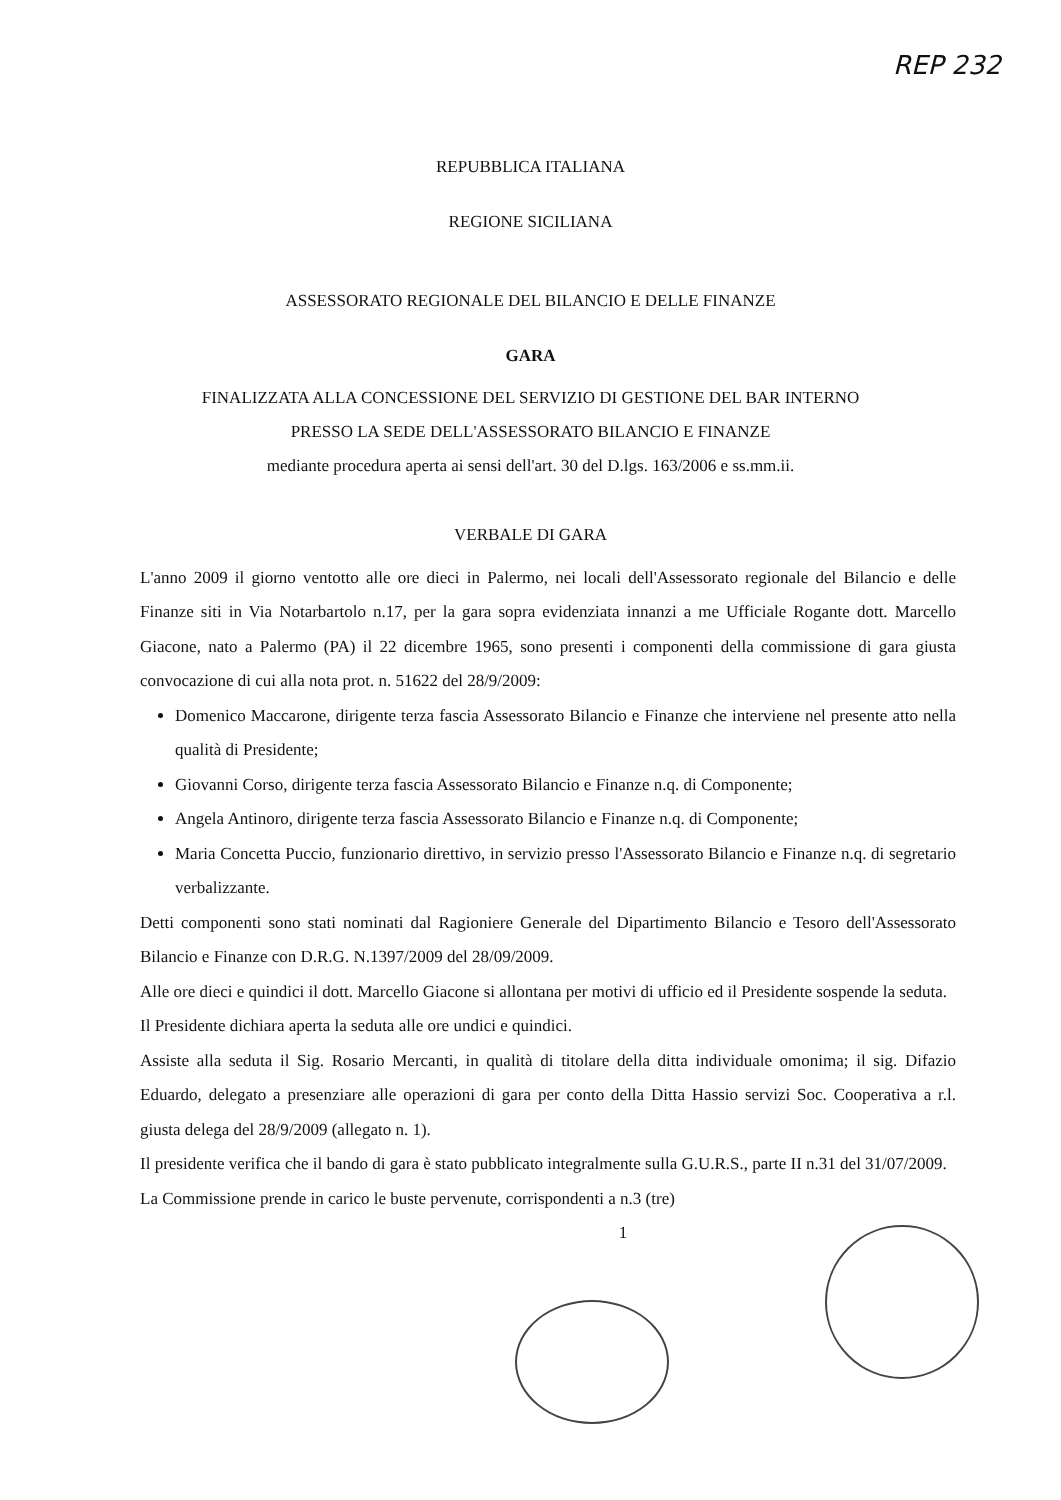REP 232
REPUBBLICA ITALIANA
REGIONE SICILIANA
ASSESSORATO REGIONALE DEL BILANCIO E DELLE FINANZE
GARA
FINALIZZATA ALLA CONCESSIONE DEL SERVIZIO DI GESTIONE DEL BAR INTERNO
PRESSO LA SEDE DELL'ASSESSORATO BILANCIO E FINANZE
mediante procedura aperta ai sensi dell'art. 30 del D.lgs. 163/2006 e ss.mm.ii.
VERBALE DI GARA
L'anno 2009 il giorno ventotto alle ore dieci in Palermo, nei locali dell'Assessorato regionale del Bilancio e delle Finanze siti in Via Notarbartolo n.17, per la gara sopra evidenziata innanzi a me Ufficiale Rogante dott. Marcello Giacone, nato a Palermo (PA) il 22 dicembre 1965, sono presenti i componenti della commissione di gara giusta convocazione di cui alla nota prot. n. 51622 del 28/9/2009:
Domenico Maccarone, dirigente terza fascia Assessorato Bilancio e Finanze che interviene nel presente atto nella qualità di Presidente;
Giovanni Corso, dirigente terza fascia Assessorato Bilancio e Finanze n.q. di Componente;
Angela Antinoro, dirigente terza fascia Assessorato Bilancio e Finanze n.q. di Componente;
Maria Concetta Puccio, funzionario direttivo, in servizio presso l'Assessorato Bilancio e Finanze n.q. di segretario verbalizzante.
Detti componenti sono stati nominati dal Ragioniere Generale del Dipartimento Bilancio e Tesoro dell'Assessorato Bilancio e Finanze con D.R.G. N.1397/2009 del 28/09/2009.
Alle ore dieci e quindici il dott. Marcello Giacone si allontana per motivi di ufficio ed il Presidente sospende la seduta.
Il Presidente dichiara aperta la seduta alle ore undici e quindici.
Assiste alla seduta il Sig. Rosario Mercanti, in qualità di titolare della ditta individuale omonima; il sig. Difazio Eduardo, delegato a presenziare alle operazioni di gara per conto della Ditta Hassio servizi Soc. Cooperativa a r.l. giusta delega del 28/9/2009 (allegato n. 1).
Il presidente verifica che il bando di gara è stato pubblicato integralmente sulla G.U.R.S., parte II n.31 del 31/07/2009.
La Commissione prende in carico le buste pervenute, corrispondenti a n.3 (tre)
1